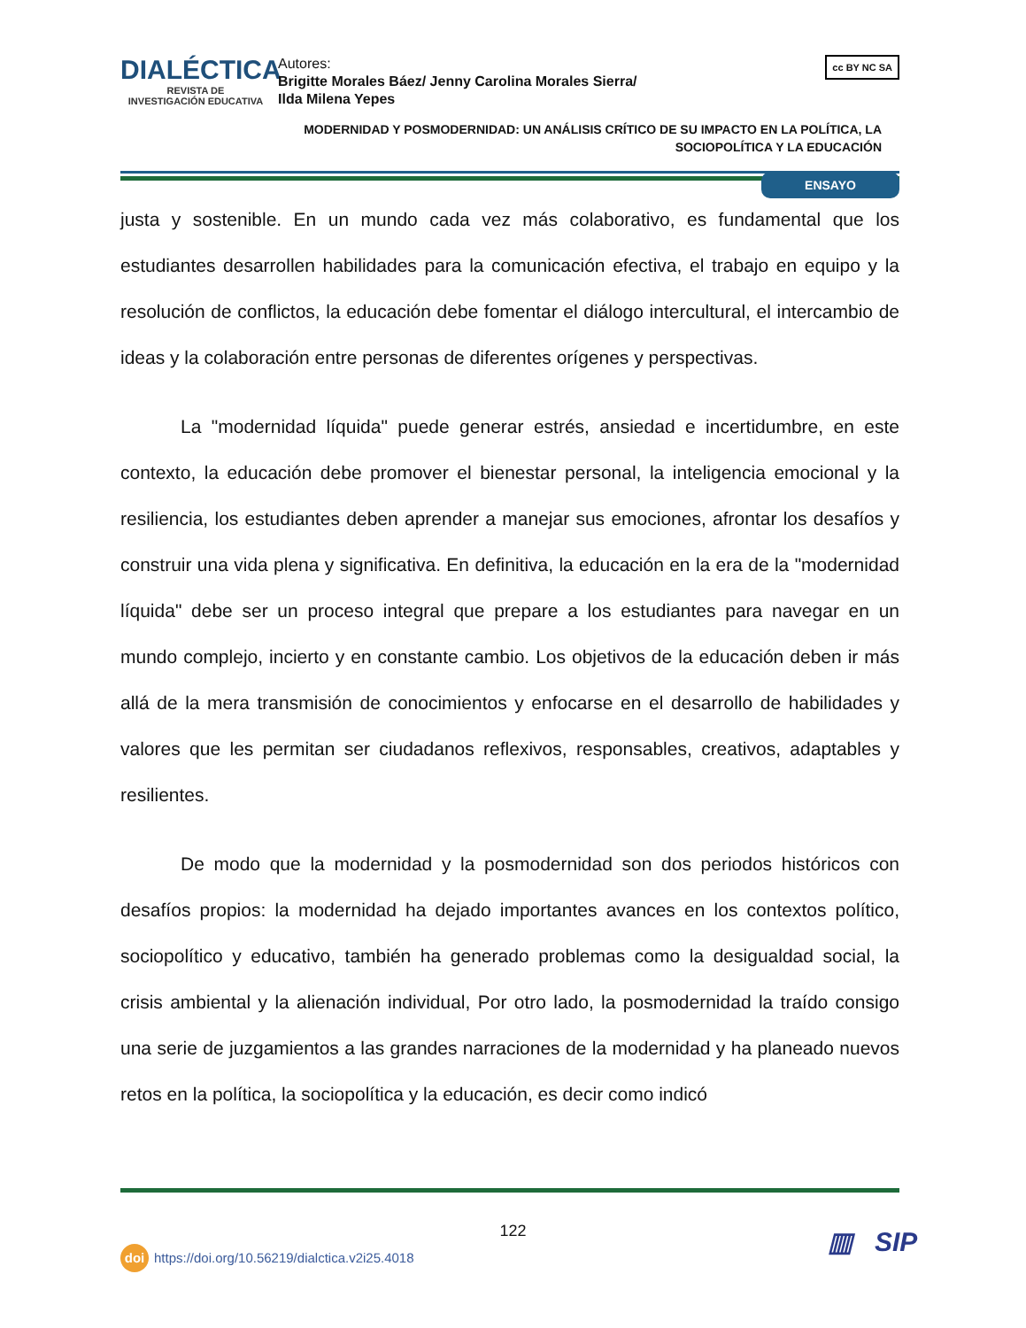DIALÉCTICA
REVISTA DE
INVESTIGACIÓN EDUCATIVA
Autores:
Brigitte Morales Báez/ Jenny Carolina Morales Sierra/
Ilda Milena Yepes
cc BY NC SA
MODERNIDAD Y POSMODERNIDAD: UN ANÁLISIS CRÍTICO DE SU IMPACTO EN LA POLÍTICA, LA
SOCIOPOLÍTICA Y LA EDUCACIÓN
ENSAYO
justa y sostenible. En un mundo cada vez más colaborativo, es fundamental que los estudiantes desarrollen habilidades para la comunicación efectiva, el trabajo en equipo y la resolución de conflictos, la educación debe fomentar el diálogo intercultural, el intercambio de ideas y la colaboración entre personas de diferentes orígenes y perspectivas.
La "modernidad líquida" puede generar estrés, ansiedad e incertidumbre, en este contexto, la educación debe promover el bienestar personal, la inteligencia emocional y la resiliencia, los estudiantes deben aprender a manejar sus emociones, afrontar los desafíos y construir una vida plena y significativa. En definitiva, la educación en la era de la "modernidad líquida" debe ser un proceso integral que prepare a los estudiantes para navegar en un mundo complejo, incierto y en constante cambio. Los objetivos de la educación deben ir más allá de la mera transmisión de conocimientos y enfocarse en el desarrollo de habilidades y valores que les permitan ser ciudadanos reflexivos, responsables, creativos, adaptables y resilientes.
De modo que la modernidad y la posmodernidad son dos periodos históricos con desafíos propios: la modernidad ha dejado importantes avances en los contextos político, sociopolítico y educativo, también ha generado problemas como la desigualdad social, la crisis ambiental y la alienación individual, Por otro lado, la posmodernidad la traído consigo una serie de juzgamientos a las grandes narraciones de la modernidad y ha planeado nuevos retos en la política, la sociopolítica y la educación, es decir como indicó
122
doi https://doi.org/10.56219/dialctica.v2i25.4018
▥ SIP